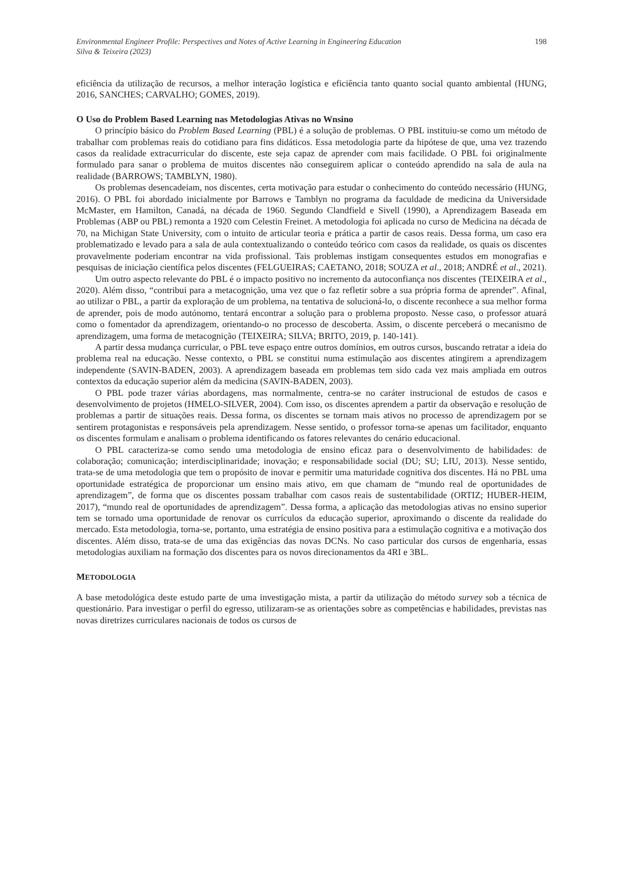Environmental Engineer Profile: Perspectives and Notes of Active Learning in Engineering Education
Silva & Teixeira (2023)
198
eficiência da utilização de recursos, a melhor interação logística e eficiência tanto quanto social quanto ambiental (HUNG, 2016, SANCHES; CARVALHO; GOMES, 2019).
O Uso do Problem Based Learning nas Metodologias Ativas no Wnsino
O princípio básico do Problem Based Learning (PBL) é a solução de problemas. O PBL instituiu-se como um método de trabalhar com problemas reais do cotidiano para fins didáticos. Essa metodologia parte da hipótese de que, uma vez trazendo casos da realidade extracurricular do discente, este seja capaz de aprender com mais facilidade. O PBL foi originalmente formulado para sanar o problema de muitos discentes não conseguirem aplicar o conteúdo aprendido na sala de aula na realidade (BARROWS; TAMBLYN, 1980).
Os problemas desencadeiam, nos discentes, certa motivação para estudar o conhecimento do conteúdo necessário (HUNG, 2016). O PBL foi abordado inicialmente por Barrows e Tamblyn no programa da faculdade de medicina da Universidade McMaster, em Hamilton, Canadá, na década de 1960. Segundo Clandfield e Sivell (1990), a Aprendizagem Baseada em Problemas (ABP ou PBL) remonta a 1920 com Celestin Freinet. A metodologia foi aplicada no curso de Medicina na década de 70, na Michigan State University, com o intuito de articular teoria e prática a partir de casos reais. Dessa forma, um caso era problematizado e levado para a sala de aula contextualizando o conteúdo teórico com casos da realidade, os quais os discentes provavelmente poderiam encontrar na vida profissional. Tais problemas instigam consequentes estudos em monografias e pesquisas de iniciação científica pelos discentes (FELGUEIRAS; CAETANO, 2018; SOUZA et al., 2018; ANDRÉ et al., 2021).
Um outro aspecto relevante do PBL é o impacto positivo no incremento da autoconfiança nos discentes (TEIXEIRA et al., 2020). Além disso, “contribui para a metacognição, uma vez que o faz refletir sobre a sua própria forma de aprender”. Afinal, ao utilizar o PBL, a partir da exploração de um problema, na tentativa de solucioná-lo, o discente reconhece a sua melhor forma de aprender, pois de modo autónomo, tentará encontrar a solução para o problema proposto. Nesse caso, o professor atuará como o fomentador da aprendizagem, orientando-o no processo de descoberta. Assim, o discente perceberá o mecanismo de aprendizagem, uma forma de metacognição (TEIXEIRA; SILVA; BRITO, 2019, p. 140-141).
A partir dessa mudança curricular, o PBL teve espaço entre outros domínios, em outros cursos, buscando retratar a ideia do problema real na educação. Nesse contexto, o PBL se constitui numa estimulação aos discentes atingirem a aprendizagem independente (SAVIN-BADEN, 2003). A aprendizagem baseada em problemas tem sido cada vez mais ampliada em outros contextos da educação superior além da medicina (SAVIN-BADEN, 2003).
O PBL pode trazer várias abordagens, mas normalmente, centra-se no caráter instrucional de estudos de casos e desenvolvimento de projetos (HMELO-SILVER, 2004). Com isso, os discentes aprendem a partir da observação e resolução de problemas a partir de situações reais. Dessa forma, os discentes se tornam mais ativos no processo de aprendizagem por se sentirem protagonistas e responsáveis pela aprendizagem. Nesse sentido, o professor torna-se apenas um facilitador, enquanto os discentes formulam e analisam o problema identificando os fatores relevantes do cenário educacional.
O PBL caracteriza-se como sendo uma metodologia de ensino eficaz para o desenvolvimento de habilidades: de colaboração; comunicação; interdisciplinaridade; inovação; e responsabilidade social (DU; SU; LIU, 2013). Nesse sentido, trata-se de uma metodologia que tem o propósito de inovar e permitir uma maturidade cognitiva dos discentes. Há no PBL uma oportunidade estratégica de proporcionar um ensino mais ativo, em que chamam de “mundo real de oportunidades de aprendizagem”, de forma que os discentes possam trabalhar com casos reais de sustentabilidade (ORTIZ; HUBER-HEIM, 2017), “mundo real de oportunidades de aprendizagem”. Dessa forma, a aplicação das metodologias ativas no ensino superior tem se tornado uma oportunidade de renovar os currículos da educação superior, aproximando o discente da realidade do mercado. Esta metodologia, torna-se, portanto, uma estratégia de ensino positiva para a estimulação cognitiva e a motivação dos discentes. Além disso, trata-se de uma das exigências das novas DCNs. No caso particular dos cursos de engenharia, essas metodologias auxiliam na formação dos discentes para os novos direcionamentos da 4RI e 3BL.
METODOLOGIA
A base metodológica deste estudo parte de uma investigação mista, a partir da utilização do método survey sob a técnica de questionário. Para investigar o perfil do egresso, utilizaram-se as orientações sobre as competências e habilidades, previstas nas novas diretrizes curriculares nacionais de todos os cursos de